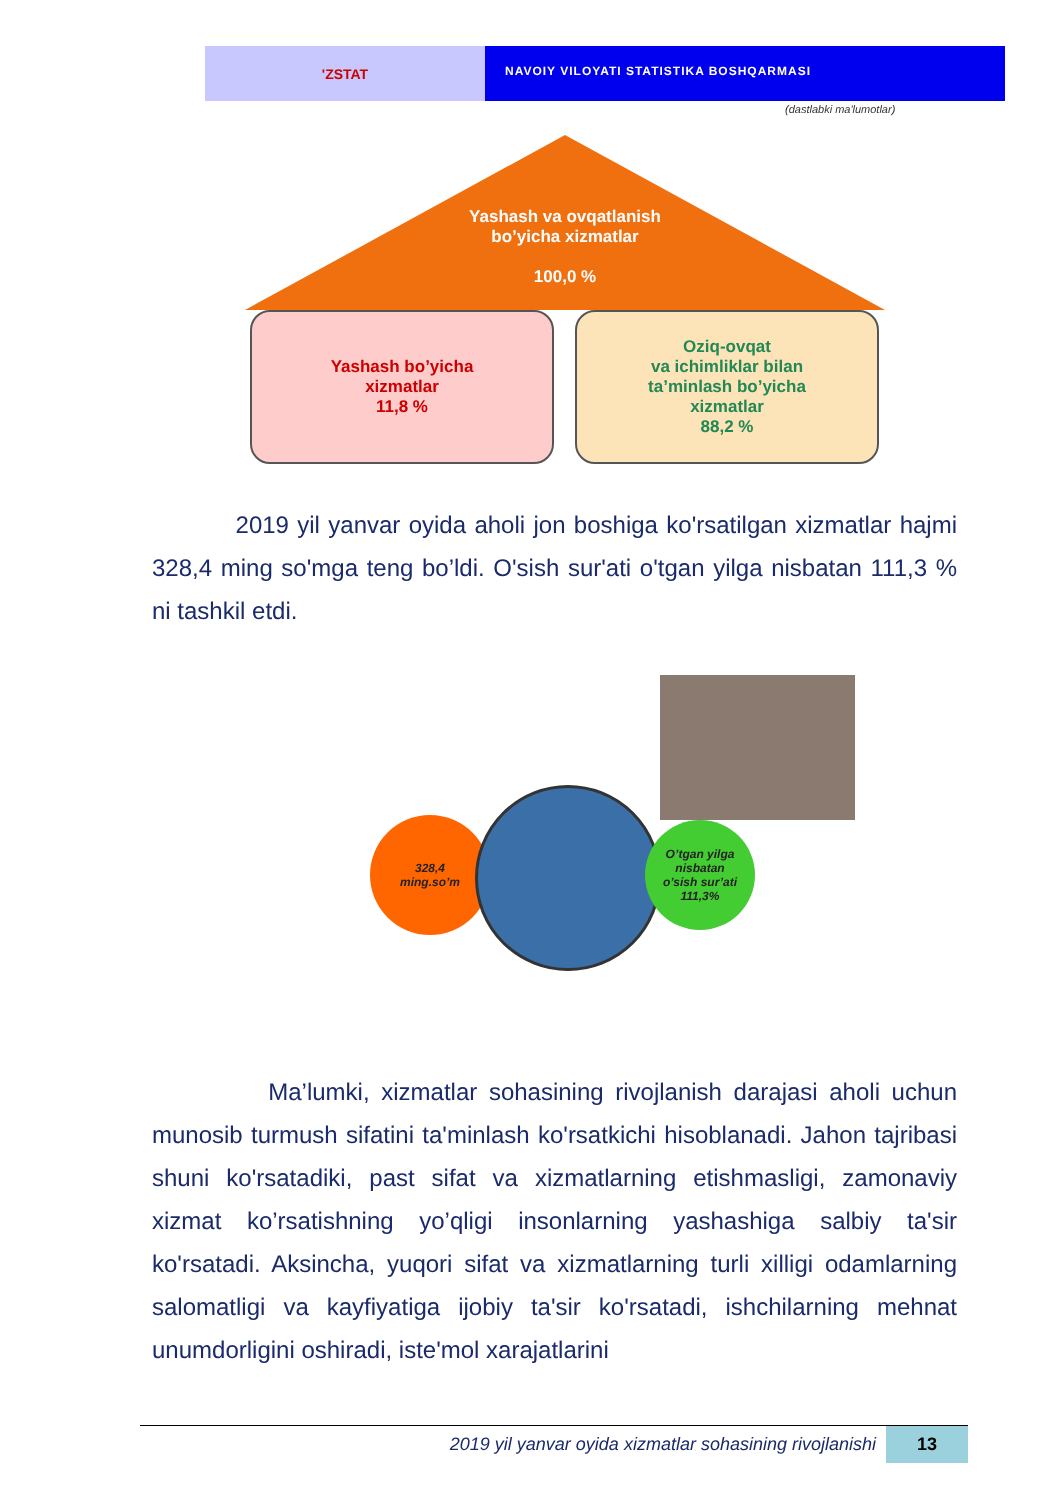'ZSTAT
NAVOIY VILOYATI STATISTIKA BOSHQARMASI
(dastlabki ma'lumotlar)
Yashash va ovqatlanish
bo’yicha xizmatlar
100,0 %
Yashash bo’yicha
xizmatlar
11,8 %
Oziq-ovqat
va ichimliklar bilan
ta’minlash bo’yicha
xizmatlar
88,2 %
2019 yil yanvar oyida aholi jon boshiga ko'rsatilgan xizmatlar hajmi 328,4 ming so'mga teng bo’ldi. O'sish sur'ati o'tgan yilga nisbatan 111,3 % ni tashkil etdi.
328,4
ming.so’m
O’tgan yilga
nisbatan
o’sish sur’ati
111,3%
Ma’lumki, xizmatlar sohasining rivojlanish darajasi aholi uchun munosib turmush sifatini ta'minlash ko'rsatkichi hisoblanadi. Jahon tajribasi shuni ko'rsatadiki, past sifat va xizmatlarning etishmasligi, zamonaviy xizmat ko’rsatishning yo’qligi insonlarning yashashiga salbiy ta'sir ko'rsatadi. Aksincha, yuqori sifat va xizmatlarning turli xilligi odamlarning salomatligi va kayfiyatiga ijobiy ta'sir ko'rsatadi, ishchilarning mehnat unumdorligini oshiradi, iste'mol xarajatlarini
2019 yil yanvar oyida xizmatlar sohasining rivojlanishi
13